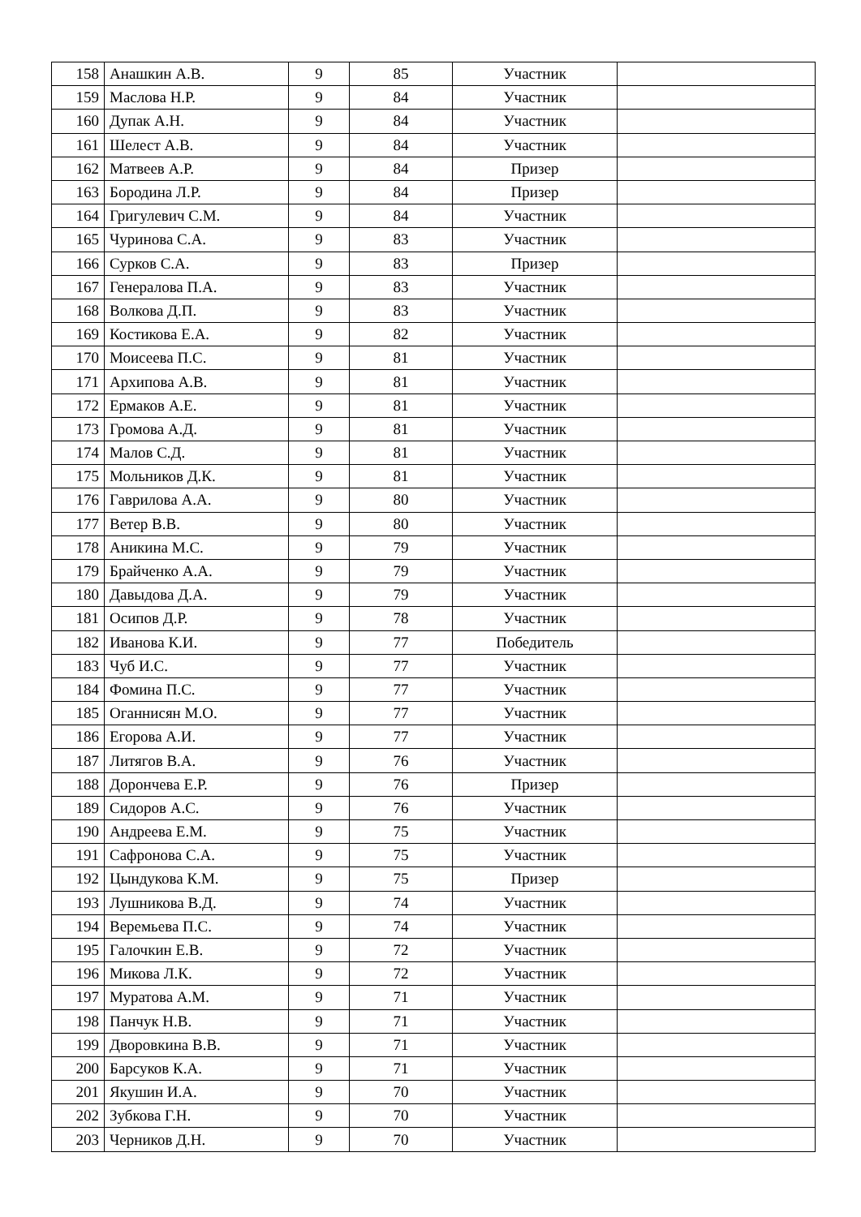| 158 | Анашкин А.В. | 9 | 85 | Участник | |
| 159 | Маслова Н.Р. | 9 | 84 | Участник | |
| 160 | Дупак А.Н. | 9 | 84 | Участник | |
| 161 | Шелест А.В. | 9 | 84 | Участник | |
| 162 | Матвеев А.Р. | 9 | 84 | Призер | |
| 163 | Бородина Л.Р. | 9 | 84 | Призер | |
| 164 | Григулевич С.М. | 9 | 84 | Участник | |
| 165 | Чуринова С.А. | 9 | 83 | Участник | |
| 166 | Сурков С.А. | 9 | 83 | Призер | |
| 167 | Генералова П.А. | 9 | 83 | Участник | |
| 168 | Волкова Д.П. | 9 | 83 | Участник | |
| 169 | Костикова Е.А. | 9 | 82 | Участник | |
| 170 | Моисеева П.С. | 9 | 81 | Участник | |
| 171 | Архипова А.В. | 9 | 81 | Участник | |
| 172 | Ермаков А.Е. | 9 | 81 | Участник | |
| 173 | Громова А.Д. | 9 | 81 | Участник | |
| 174 | Малов С.Д. | 9 | 81 | Участник | |
| 175 | Мольников Д.К. | 9 | 81 | Участник | |
| 176 | Гаврилова А.А. | 9 | 80 | Участник | |
| 177 | Ветер В.В. | 9 | 80 | Участник | |
| 178 | Аникина М.С. | 9 | 79 | Участник | |
| 179 | Брайченко А.А. | 9 | 79 | Участник | |
| 180 | Давыдова Д.А. | 9 | 79 | Участник | |
| 181 | Осипов Д.Р. | 9 | 78 | Участник | |
| 182 | Иванова К.И. | 9 | 77 | Победитель | |
| 183 | Чуб И.С. | 9 | 77 | Участник | |
| 184 | Фомина П.С. | 9 | 77 | Участник | |
| 185 | Оганнисян М.О. | 9 | 77 | Участник | |
| 186 | Егорова А.И. | 9 | 77 | Участник | |
| 187 | Литягов В.А. | 9 | 76 | Участник | |
| 188 | Дорончева Е.Р. | 9 | 76 | Призер | |
| 189 | Сидоров А.С. | 9 | 76 | Участник | |
| 190 | Андреева Е.М. | 9 | 75 | Участник | |
| 191 | Сафронова С.А. | 9 | 75 | Участник | |
| 192 | Цындукова К.М. | 9 | 75 | Призер | |
| 193 | Лушникова В.Д. | 9 | 74 | Участник | |
| 194 | Веремьева П.С. | 9 | 74 | Участник | |
| 195 | Галочкин Е.В. | 9 | 72 | Участник | |
| 196 | Микова Л.К. | 9 | 72 | Участник | |
| 197 | Муратова А.М. | 9 | 71 | Участник | |
| 198 | Панчук Н.В. | 9 | 71 | Участник | |
| 199 | Дворовкина В.В. | 9 | 71 | Участник | |
| 200 | Барсуков К.А. | 9 | 71 | Участник | |
| 201 | Якушин И.А. | 9 | 70 | Участник | |
| 202 | Зубкова Г.Н. | 9 | 70 | Участник | |
| 203 | Черников Д.Н. | 9 | 70 | Участник | |